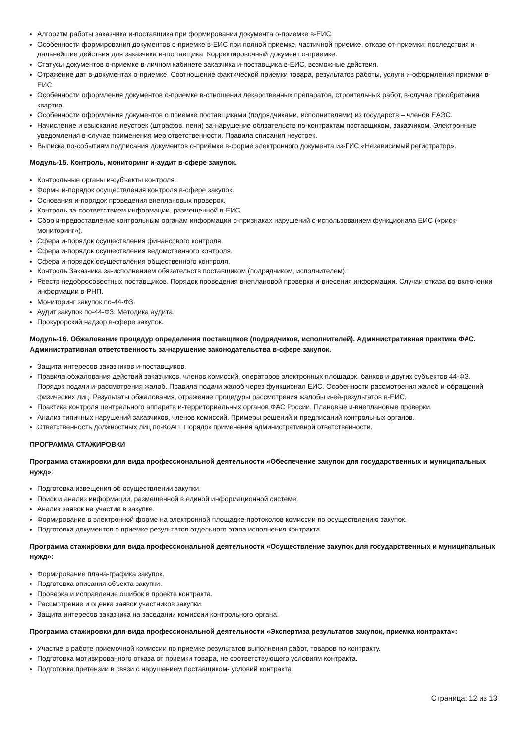Алгоритм работы заказчика и-поставщика при формировании документа о-приемке в-ЕИС.
Особенности формирования документов о-приемке в-ЕИС при полной приемке, частичной приемке, отказе от-приемки: последствия и-дальнейшие действия для заказчика и-поставщика. Корректировочный документ о-приемке.
Статусы документов о-приемке в-личном кабинете заказчика и-поставщика в-ЕИС, возможные действия.
Отражение дат в-документах о-приемке. Соотношение фактической приемки товара, результатов работы, услуги и-оформления приемки в-ЕИС.
Особенности оформления документов о-приемке в-отношении лекарственных препаратов, строительных работ, в-случае приобретения квартир.
Особенности оформления документов о приемке поставщиками (подрядчиками, исполнителями) из государств – членов ЕАЭС.
Начисление и взыскание неустоек (штрафов, пени) за-нарушение обязательств по-контрактам поставщиком, заказчиком. Электронные уведомления в-случае применения мер ответственности. Правила списания неустоек.
Выписка по-событиям подписания документов о-приёмке в-форме электронного документа из-ГИС «Независимый регистратор».
Модуль-15. Контроль, мониторинг и-аудит в-сфере закупок.
Контрольные органы и-субъекты контроля.
Формы и-порядок осуществления контроля в-сфере закупок.
Основания и-порядок проведения внеплановых проверок.
Контроль за-соответствием информации, размещенной в-ЕИС.
Сбор и-предоставление контрольным органам информации о-признаках нарушений с-использованием функционала ЕИС («риск-мониторинг»).
Сфера и-порядок осуществления финансового контроля.
Сфера и-порядок осуществления ведомственного контроля.
Сфера и-порядок осуществления общественного контроля.
Контроль Заказчика за-исполнением обязательств поставщиком (подрядчиком, исполнителем).
Реестр недобросовестных поставщиков. Порядок проведения внеплановой проверки и-внесения информации. Случаи отказа во-включении информации в-РНП.
Мониторинг закупок по-44-ФЗ.
Аудит закупок по-44-ФЗ. Методика аудита.
Прокурорский надзор в-сфере закупок.
Модуль-16. Обжалование процедур определения поставщиков (подрядчиков, исполнителей). Административная практика ФАС. Административная ответственность за-нарушение законодательства в-сфере закупок.
Защита интересов заказчиков и-поставщиков.
Правила обжалования действий заказчиков, членов комиссий, операторов электронных площадок, банков и-других субъектов 44-ФЗ. Порядок подачи и-рассмотрения жалоб. Правила подачи жалоб через функционал ЕИС. Особенности рассмотрения жалоб и-обращений физических лиц. Результаты обжалования, отражение процедуры рассмотрения жалобы и-её-результатов в-ЕИС.
Практика контроля центрального аппарата и-территориальных органов ФАС России. Плановые и-внеплановые проверки.
Анализ типичных нарушений заказчиков, членов комиссий. Примеры решений и-предписаний контрольных органов.
Ответственность должностных лиц по-КоАП. Порядок применения административной ответственности.
ПРОГРАММА СТАЖИРОВКИ
Программа стажировки для вида профессиональной деятельности «Обеспечение закупок для государственных и муниципальных нужд»:
Подготовка извещения об осуществлении закупки.
Поиск и анализ информации, размещенной в единой информационной системе.
Анализ заявок на участие в закупке.
Формирование в электронной форме на электронной площадке-протоколов комиссии по осуществлению закупок.
Подготовка документов о приемке результатов отдельного этапа исполнения контракта.
Программа стажировки для вида профессиональной деятельности «Осуществление закупок для государственных и муниципальных нужд»:
Формирование плана-графика закупок.
Подготовка описания объекта закупки.
Проверка и исправление ошибок в проекте контракта.
Рассмотрение и оценка заявок участников закупки.
Защита интересов заказчика на заседании комиссии контрольного органа.
Программа стажировки для вида профессиональной деятельности «Экспертиза результатов закупок, приемка контракта»:
Участие в работе приемочной комиссии по приемке результатов выполнения работ, товаров по контракту.
Подготовка мотивированного отказа от приемки товара, не соответствующего условиям контракта.
Подготовка претензии в связи с нарушением поставщиком- условий контракта.
Страница: 12 из 13